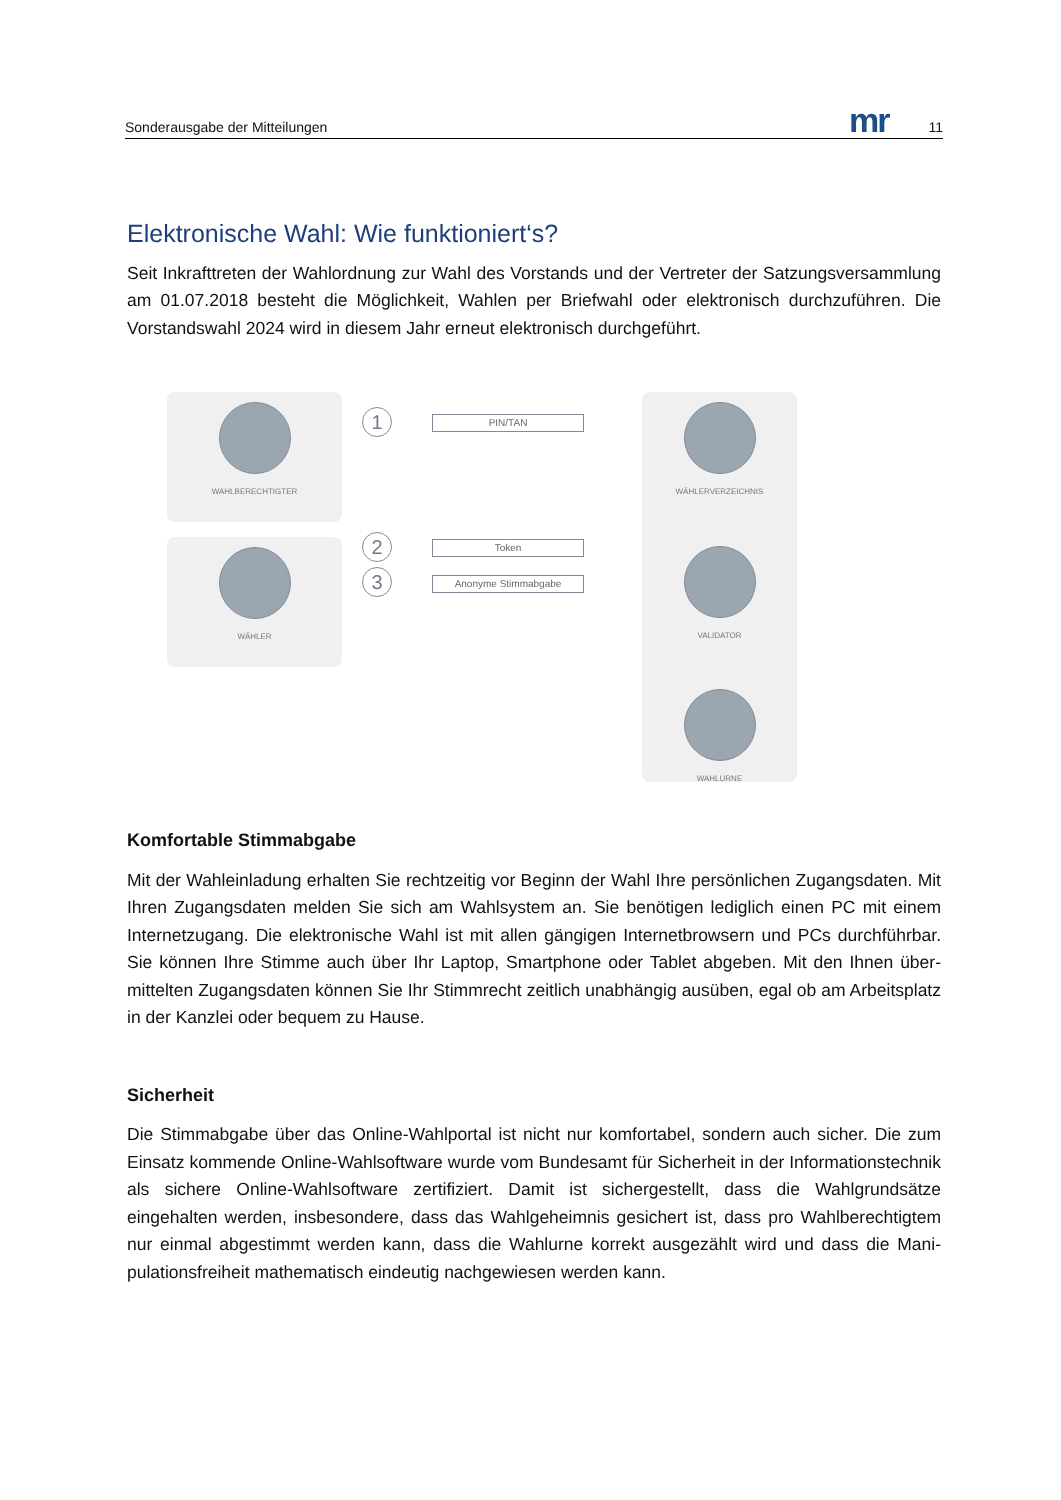Sonderausgabe der Mitteilungen mr 11
Elektronische Wahl: Wie funktioniert‘s?
Seit Inkrafttreten der Wahlordnung zur Wahl des Vorstands und der Vertreter der Satzungsversamm­lung am 01.07.2018 besteht die Möglichkeit, Wahlen per Briefwahl oder elektronisch durchzuführen. Die Vorstandswahl 2024 wird in diesem Jahr erneut elektronisch durchgeführt.
WAHLBERECHTIGTER
WÄHLER
WÄHLERVERZEICHNIS
VALIDATOR
WAHLURNE
1
2
3
PIN/TAN
Token
Anonyme Stimmabgabe
Komfortable Stimmabgabe
Mit der Wahleinladung erhalten Sie rechtzeitig vor Beginn der Wahl Ihre persönlichen Zugangsdaten. Mit Ihren Zugangsdaten melden Sie sich am Wahlsystem an. Sie benötigen lediglich einen PC mit einem Internetzugang. Die elektronische Wahl ist mit allen gängigen Internetbrowsern und PCs durchführbar. Sie können Ihre Stimme auch über Ihr Laptop, Smartphone oder Tablet abgeben. Mit den Ihnen über­mittelten Zugangsdaten können Sie Ihr Stimmrecht zeitlich unabhängig ausüben, egal ob am Arbeits­platz in der Kanzlei oder bequem zu Hause.
Sicherheit
Die Stimmabgabe über das Online-Wahlportal ist nicht nur komfortabel, sondern auch sicher. Die zum Einsatz kommende Online-Wahlsoftware wurde vom Bundesamt für Sicherheit in der Informations­technik als sichere Online-Wahlsoftware zertifiziert. Damit ist sichergestellt, dass die Wahlgrundsätze eingehalten werden, insbesondere, dass das Wahlgeheimnis gesichert ist, dass pro Wahlberechtigtem nur einmal abgestimmt werden kann, dass die Wahlurne korrekt ausgezählt wird und dass die Mani­pulationsfreiheit mathematisch eindeutig nachgewiesen werden kann.